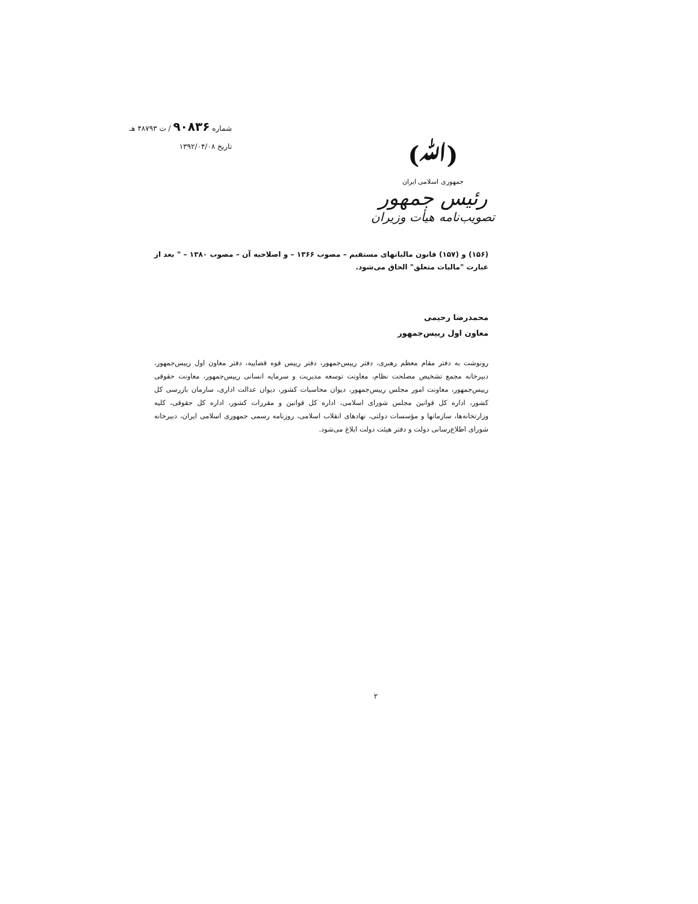(ﷲ)
جمهوری اسلامی ایران
رئیس جمهور
تصویب‌نامه هیأت وزیران
شماره ۹۰۸۳۶ / ت ۴۸۷۹۳ هـ
تاریخ ۱۳۹۲/۰۴/۰۸
(۱۵۶) و (۱۵۷) قانون مالیاتهای مستقیم – مصوب ۱۳۶۶ – و اصلاحیه آن – مصوب ۱۳۸۰ – " بعد از عبارت "مالیات متعلق" الحاق می‌شود.
محمدرضا رحیمی
معاون اول رییس‌جمهور
رونوشت به دفتر مقام معظم رهبری، دفتر رییس‌جمهور، دفتر رییس قوه قضاییه، دفتر معاون اول رییس‌جمهور، دبیرخانه مجمع تشخیص مصلحت نظام، معاونت توسعه مدیریت و سرمایه انسانی رییس‌جمهور، معاونت حقوقی رییس‌جمهور، معاونت امور مجلس رییس‌جمهور، دیوان محاسبات کشور، دیوان عدالت اداری، سازمان بازرسی کل کشور، اداره کل قوانین مجلس شورای اسلامی، اداره کل قوانین و مقررات کشور، اداره کل حقوقی، کلیه وزارتخانه‌ها، سازمانها و مؤسسات دولتی، نهادهای انقلاب اسلامی، روزنامه رسمی جمهوری اسلامی ایران، دبیرخانه شورای اطلاع‌رسانی دولت و دفتر هیئت دولت ابلاغ می‌شود.
۲